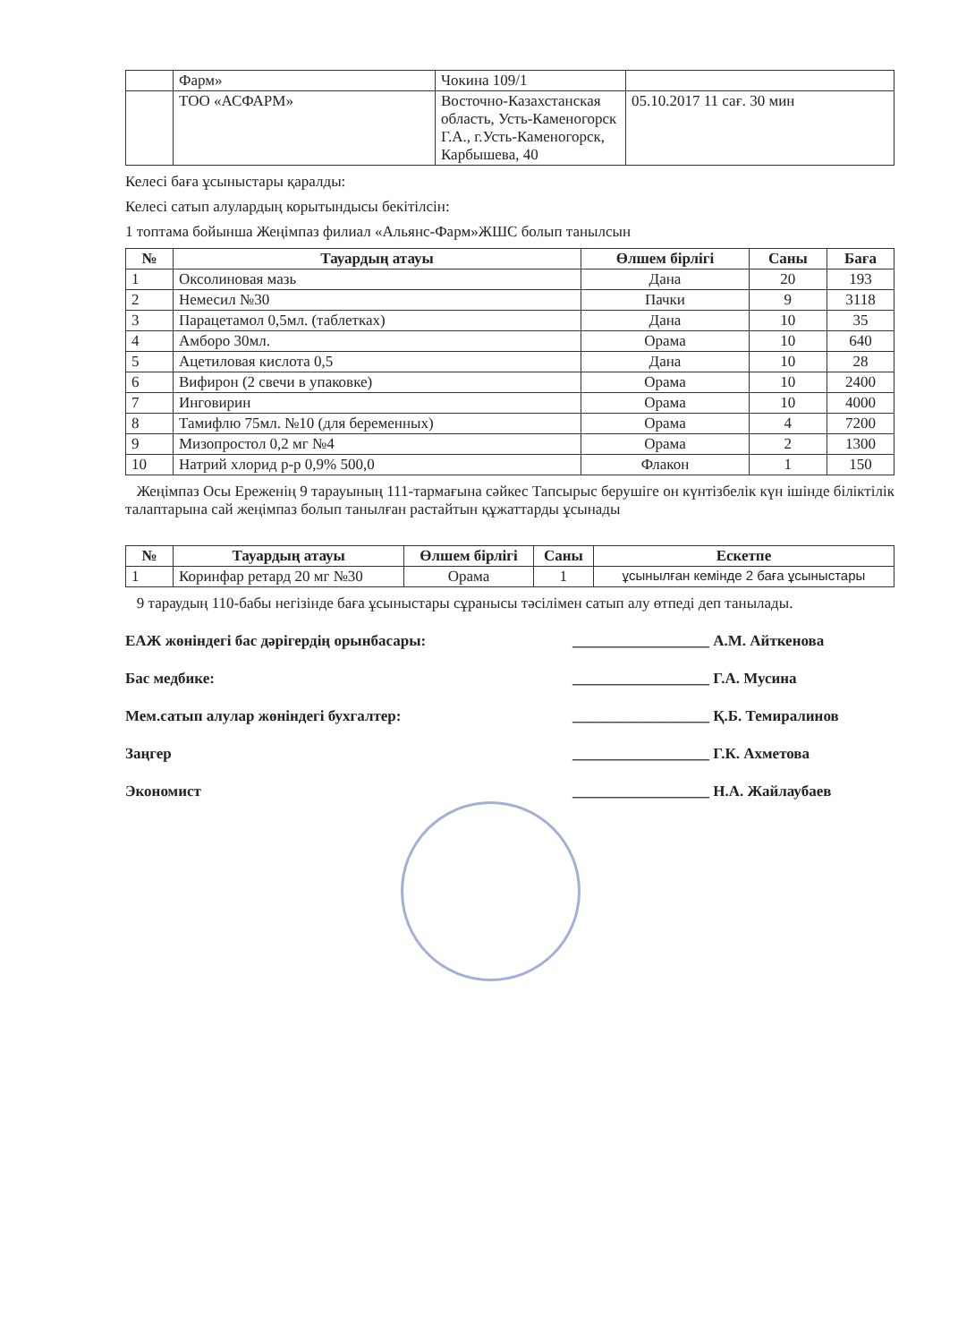| | Фарм» | Чокина 109/1 | |
| | ТОО «АСФАРМ» | Восточно-Казахстанская область, Усть-Каменогорск Г.А., г.Усть-Каменогорск, Карбышева, 40 | 05.10.2017 11 сағ. 30 мин |
Келесі баға ұсыныстары қаралды:
Келесі сатып алулардың корытындысы бекітілсін:
1 топтама бойынша Жеңімпаз филиал «Альянс-Фарм»ЖШС болып танылсын
| № | Тауардың атауы | Өлшем бірлігі | Саны | Баға |
| --- | --- | --- | --- | --- |
| 1 | Оксолиновая мазь | Дана | 20 | 193 |
| 2 | Немесил №30 | Пачки | 9 | 3118 |
| 3 | Парацетамол 0,5мл. (таблетках) | Дана | 10 | 35 |
| 4 | Амборо 30мл. | Орама | 10 | 640 |
| 5 | Ацетиловая кислота 0,5 | Дана | 10 | 28 |
| 6 | Вифирон (2 свечи в упаковке) | Орама | 10 | 2400 |
| 7 | Инговирин | Орама | 10 | 4000 |
| 8 | Тамифлю 75мл. №10 (для беременных) | Орама | 4 | 7200 |
| 9 | Мизопростол 0,2 мг №4 | Орама | 2 | 1300 |
| 10 | Натрий хлорид р-р 0,9% 500,0 | Флакон | 1 | 150 |
Жеңімпаз Осы Ереженің 9 тарауының 111-тармағына сәйкес Тапсырыс берушіге он күнтізбелік күн ішінде біліктілік талаптарына сай жеңімпаз болып танылған растайтын құжаттарды ұсынады
| № | Тауардың атауы | Өлшем бірлігі | Саны | Ескетпе |
| --- | --- | --- | --- | --- |
| 1 | Коринфар ретард 20 мг №30 | Орама | 1 | ұсынылған кемінде 2 баға ұсыныстары |
9 тараудың 110-бабы негізінде баға ұсыныстары сұранысы тәсілімен сатып алу өтпеді деп танылады.
ЕАЖ жөніндегі бас дәрігердің орынбасары: __________________ А.М. Айткенова
Бас медбике: __________________ Г.А. Мусина
Мем.сатып алулар жөніндегі бухгалтер: __________________ Қ.Б. Темиралинов
Заңгер __________________ Г.К. Ахметова
Экономист __________________ Н.А. Жайлаубаев